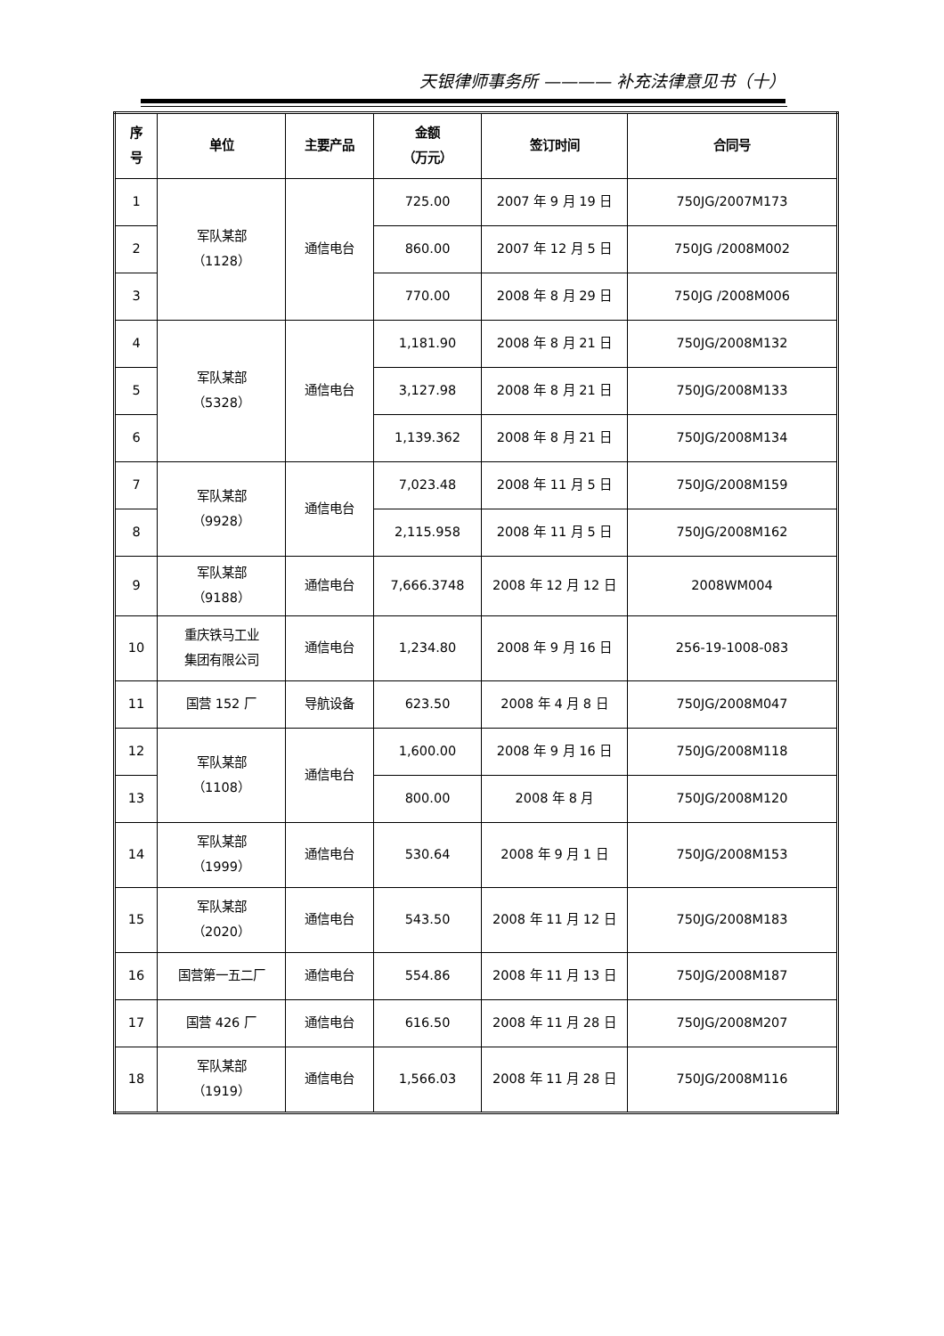天银律师事务所 ———— 补充法律意见书（十）
| 序 号 | 单位 | 主要产品 | 金额 （万元） | 签订时间 | 合同号 |
| --- | --- | --- | --- | --- | --- |
| 1 | 军队某部 （1128） | 通信电台 | 725.00 | 2007 年 9 月 19 日 | 750JG/2007M173 |
| 2 | | | 860.00 | 2007 年 12 月 5 日 | 750JG /2008M002 |
| 3 | | | 770.00 | 2008 年 8 月 29 日 | 750JG /2008M006 |
| 4 | 军队某部 （5328） | 通信电台 | 1,181.90 | 2008 年 8 月 21 日 | 750JG/2008M132 |
| 5 | | | 3,127.98 | 2008 年 8 月 21 日 | 750JG/2008M133 |
| 6 | | | 1,139.362 | 2008 年 8 月 21 日 | 750JG/2008M134 |
| 7 | 军队某部 （9928） | 通信电台 | 7,023.48 | 2008 年 11 月 5 日 | 750JG/2008M159 |
| 8 | | | 2,115.958 | 2008 年 11 月 5 日 | 750JG/2008M162 |
| 9 | 军队某部 （9188） | 通信电台 | 7,666.3748 | 2008 年 12 月 12 日 | 2008WM004 |
| 10 | 重庆铁马工业 集团有限公司 | 通信电台 | 1,234.80 | 2008 年 9 月 16 日 | 256-19-1008-083 |
| 11 | 国营 152 厂 | 导航设备 | 623.50 | 2008 年 4 月 8 日 | 750JG/2008M047 |
| 12 | 军队某部 （1108） | 通信电台 | 1,600.00 | 2008 年 9 月 16 日 | 750JG/2008M118 |
| 13 | | | 800.00 | 2008 年 8 月 | 750JG/2008M120 |
| 14 | 军队某部 （1999） | 通信电台 | 530.64 | 2008 年 9 月 1 日 | 750JG/2008M153 |
| 15 | 军队某部 （2020） | 通信电台 | 543.50 | 2008 年 11 月 12 日 | 750JG/2008M183 |
| 16 | 国营第一五二厂 | 通信电台 | 554.86 | 2008 年 11 月 13 日 | 750JG/2008M187 |
| 17 | 国营 426 厂 | 通信电台 | 616.50 | 2008 年 11 月 28 日 | 750JG/2008M207 |
| 18 | 军队某部 （1919） | 通信电台 | 1,566.03 | 2008 年 11 月 28 日 | 750JG/2008M116 |